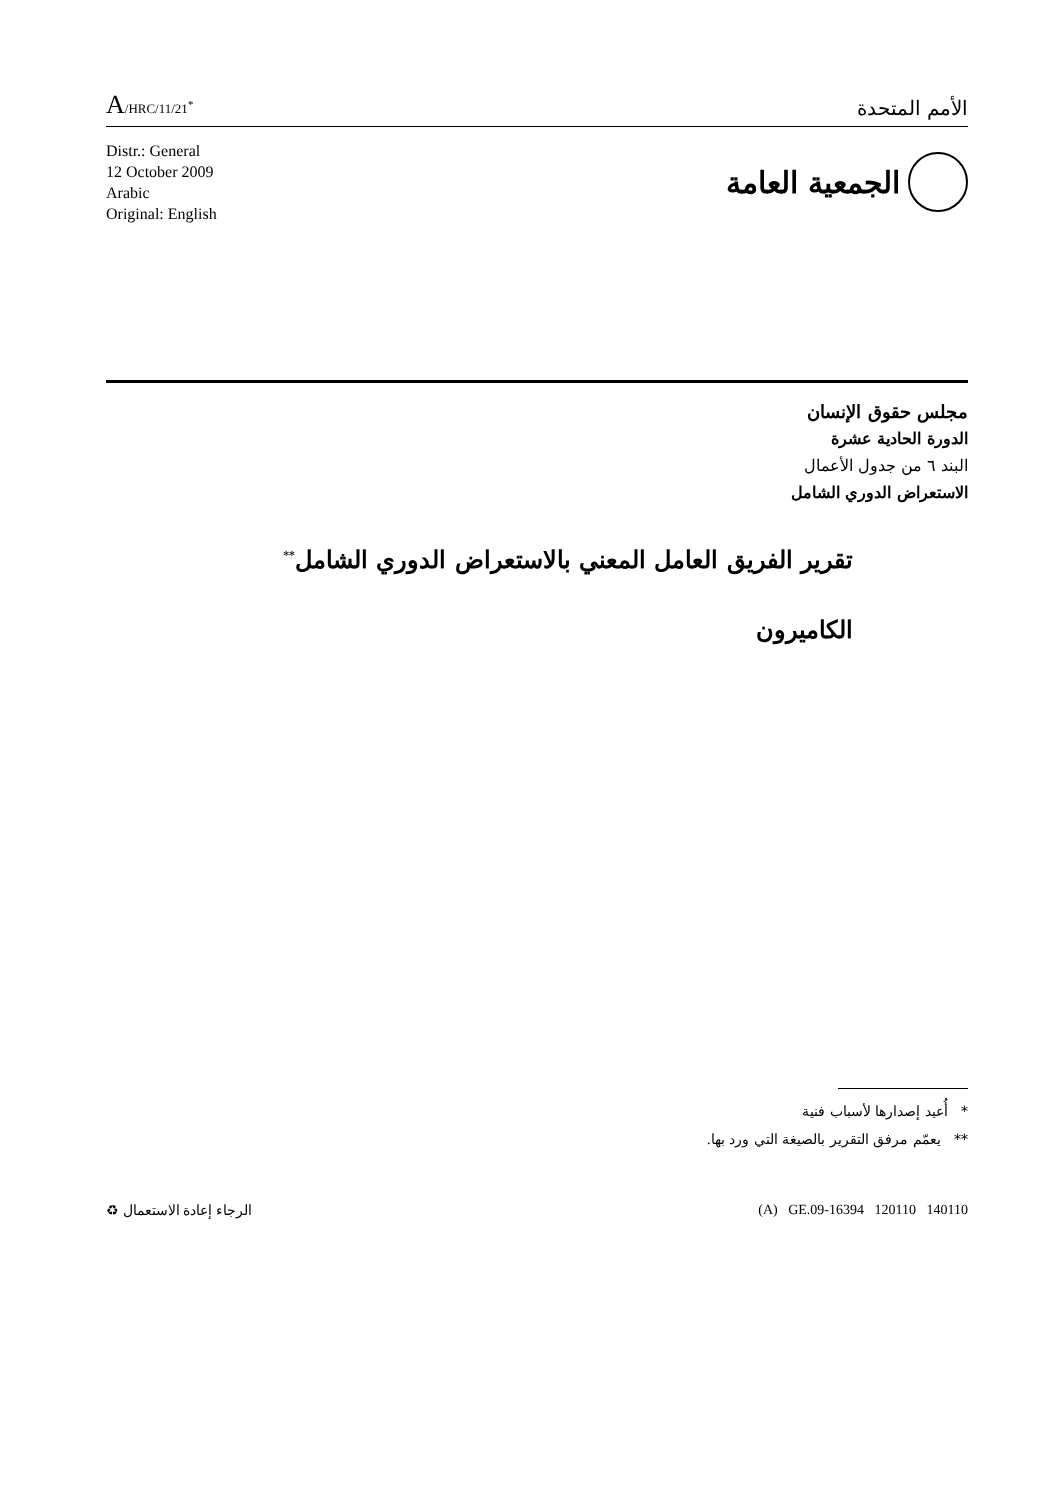A/HRC/11/21<sup>*</sup>
الأمم المتحدة
Distr.: General
12 October 2009
Arabic
Original: English
الجمعية العامة
مجلس حقوق الإنسان
الدورة الحادية عشرة
البند ٦ من جدول الأعمال
الاستعراض الدوري الشامل
تقرير الفريق العامل المعني بالاستعراض الدوري الشامل<sup>**</sup>
الكاميرون
* أُعيد إصدارها لأسباب فنية
** يعمّم مرفق التقرير بالصيغة التي ورد بها.
الرجاء إعادة الاستعمال ♻ (A) GE.09-16394 120110 140110